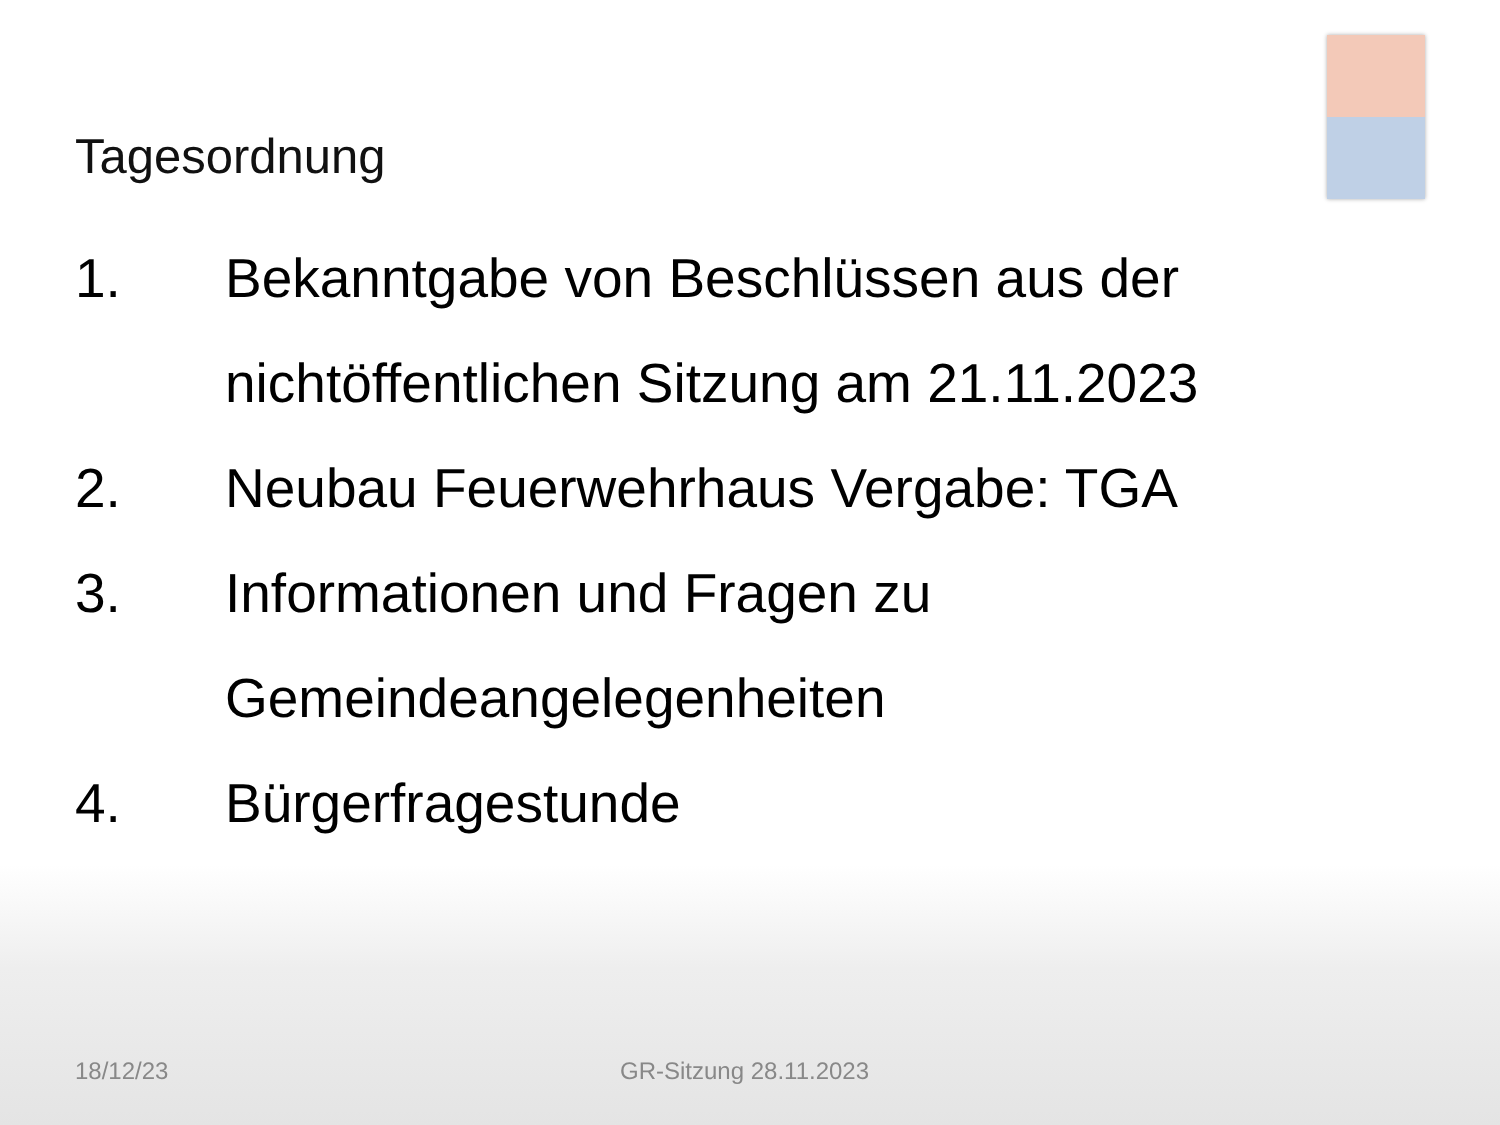Tagesordnung
1. Bekanntgabe von Beschlüssen aus der nichtöffentlichen Sitzung am 21.11.2023
2. Neubau Feuerwehrhaus Vergabe: TGA
3. Informationen und Fragen zu Gemeindeangelegenheiten
4. Bürgerfragestunde
18/12/23 GR-Sitzung 28.11.2023